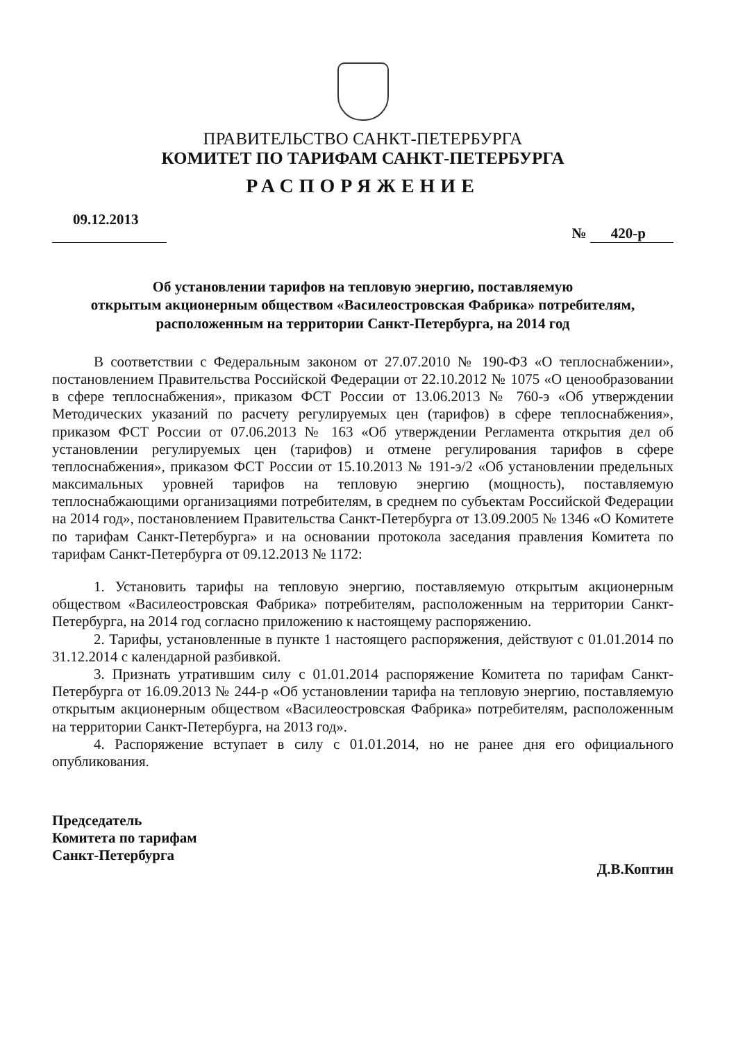ПРАВИТЕЛЬСТВО САНКТ-ПЕТЕРБУРГА
КОМИТЕТ ПО ТАРИФАМ САНКТ-ПЕТЕРБУРГА
РАСПОРЯЖЕНИЕ
09.12.2013 № 420-р
Об установлении тарифов на тепловую энергию, поставляемую
открытым акционерным обществом «Василеостровская Фабрика» потребителям,
расположенным на территории Санкт-Петербурга, на 2014 год
В соответствии с Федеральным законом от 27.07.2010 № 190-ФЗ «О теплоснабжении», постановлением Правительства Российской Федерации от 22.10.2012 № 1075 «О ценообразовании в сфере теплоснабжения», приказом ФСТ России от 13.06.2013 № 760-э «Об утверждении Методических указаний по расчету регулируемых цен (тарифов) в сфере теплоснабжения», приказом ФСТ России от 07.06.2013 № 163 «Об утверждении Регламента открытия дел об установлении регулируемых цен (тарифов) и отмене регулирования тарифов в сфере теплоснабжения», приказом ФСТ России от 15.10.2013 № 191-э/2 «Об установлении предельных максимальных уровней тарифов на тепловую энергию (мощность), поставляемую теплоснабжающими организациями потребителям, в среднем по субъектам Российской Федерации на 2014 год», постановлением Правительства Санкт-Петербурга от 13.09.2005 № 1346 «О Комитете по тарифам Санкт-Петербурга» и на основании протокола заседания правления Комитета по тарифам Санкт-Петербурга от 09.12.2013 № 1172:
1. Установить тарифы на тепловую энергию, поставляемую открытым акционерным обществом «Василеостровская Фабрика» потребителям, расположенным на территории Санкт-Петербурга, на 2014 год согласно приложению к настоящему распоряжению.
2. Тарифы, установленные в пункте 1 настоящего распоряжения, действуют с 01.01.2014 по 31.12.2014 с календарной разбивкой.
3. Признать утратившим силу с 01.01.2014 распоряжение Комитета по тарифам Санкт-Петербурга от 16.09.2013 № 244-р «Об установлении тарифа на тепловую энергию, поставляемую открытым акционерным обществом «Василеостровская Фабрика» потребителям, расположенным на территории Санкт-Петербурга, на 2013 год».
4. Распоряжение вступает в силу с 01.01.2014, но не ранее дня его официального опубликования.
Председатель
Комитета по тарифам
Санкт-Петербурга
Д.В.Коптин